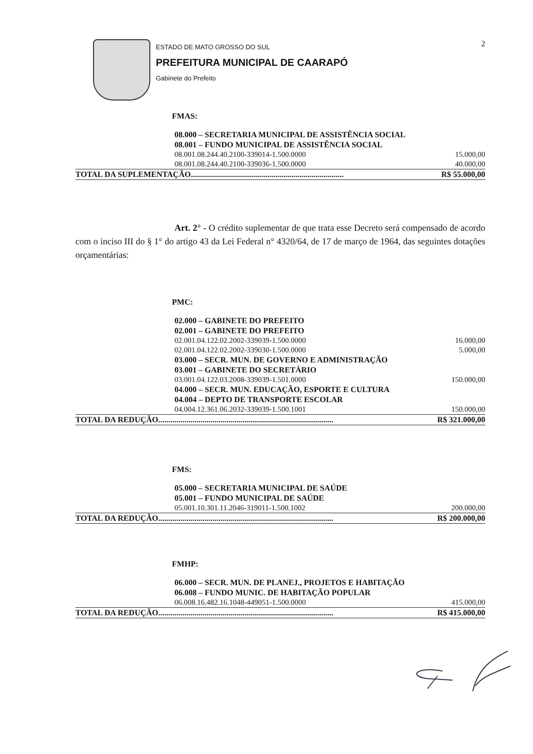ESTADO DE MATO GROSSO DO SUL
PREFEITURA MUNICIPAL DE CAARAPÓ
Gabinete do Prefeito
2
FMAS:
| 08.000 – SECRETARIA MUNICIPAL DE ASSISTÊNCIA SOCIAL | |
| 08.001 – FUNDO MUNICIPAL DE ASSISTÊNCIA SOCIAL | |
| 08.001.08.244.40.2100-339014-1.500.0000 | 15.000,00 |
| 08.001.08.244.40.2100-339036-1.500.0000 | 40.000,00 |
| TOTAL DA SUPLEMENTAÇÃO............................................................................ | R$ 55.000,00 |
Art. 2° - O crédito suplementar de que trata esse Decreto será compensado de acordo com o inciso III do § 1° do artigo 43 da Lei Federal n° 4320/64, de 17 de março de 1964, das seguintes dotações orçamentárias:
PMC:
| 02.000 – GABINETE DO PREFEITO | |
| 02.001 – GABINETE DO PREFEITO | |
| 02.001.04.122.02.2002-339039-1.500.0000 | 16.000,00 |
| 02.001.04.122.02.2002-339030-1.500.0000 | 5.000,00 |
| 03.000 – SECR. MUN. DE GOVERNO E ADMINISTRAÇÃO | |
| 03.001 – GABINETE DO SECRETÁRIO | |
| 03.001.04.122.03.2008-339039-1.501.0000 | 150.000,00 |
| 04.000 – SECR. MUN. EDUCAÇÃO, ESPORTE E CULTURA | |
| 04.004 – DEPTO DE TRANSPORTE ESCOLAR | |
| 04.004.12.361.06.2032-339039-1.500.1001 | 150.000,00 |
| TOTAL DA REDUÇÃO....................................................................................... | R$ 321.000,00 |
FMS:
| 05.000 – SECRETARIA MUNICIPAL DE SAÚDE | |
| 05.001 – FUNDO MUNICIPAL DE SAÚDE | |
| 05.001.10.301.11.2046-319011-1.500.1002 | 200.000,00 |
| TOTAL DA REDUÇÃO....................................................................................... | R$ 200.000,00 |
FMHP:
| 06.000 – SECR. MUN. DE PLANEJ., PROJETOS E HABITAÇÃO | |
| 06.008 – FUNDO MUNIC. DE HABITAÇÃO POPULAR | |
| 06.008.16.482.16.1048-449051-1.500.0000 | 415.000,00 |
| TOTAL DA REDUÇÃO....................................................................................... | R$ 415.000,00 |